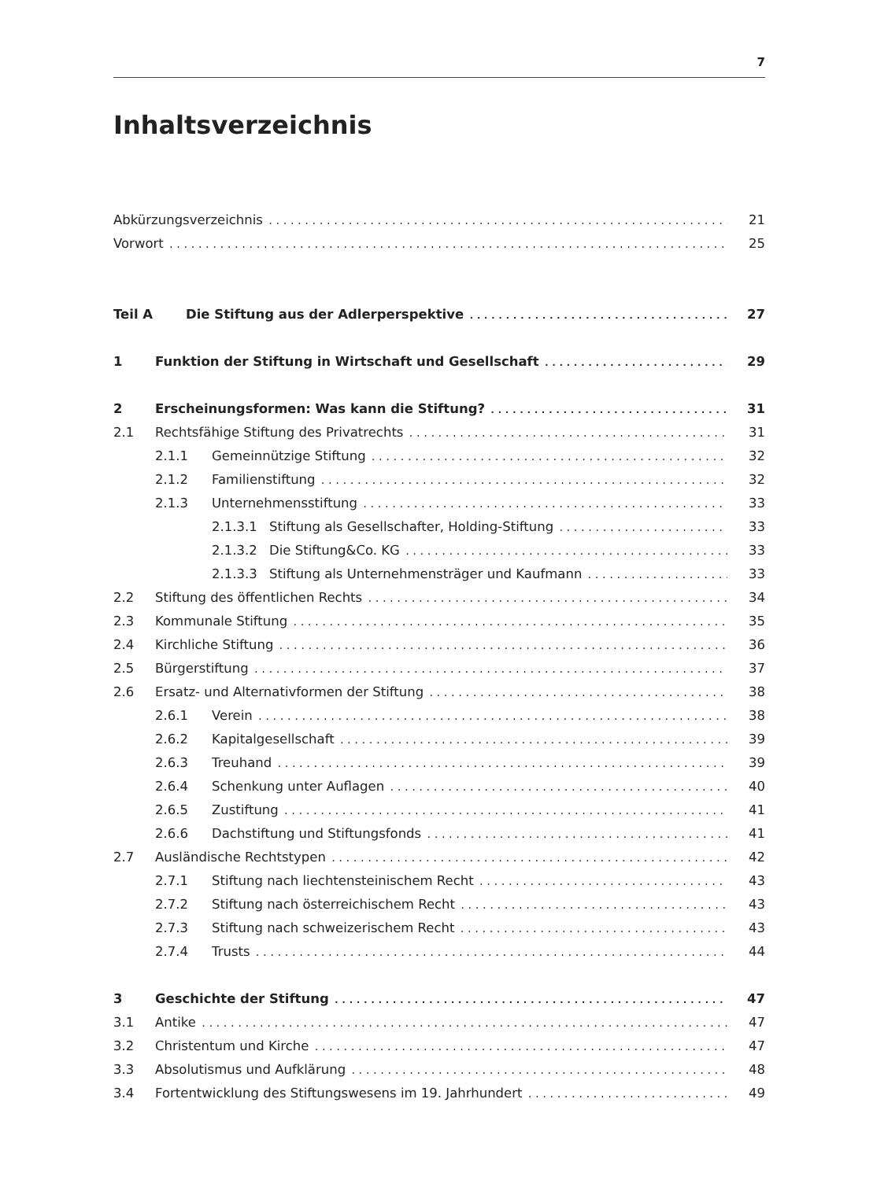7
Inhaltsverzeichnis
Abkürzungsverzeichnis 21
Vorwort 25
Teil A Die Stiftung aus der Adlerperspektive 27
1 Funktion der Stiftung in Wirtschaft und Gesellschaft 29
2 Erscheinungsformen: Was kann die Stiftung? 31
2.1 Rechtsfähige Stiftung des Privatrechts 31
2.1.1 Gemeinnützige Stiftung 32
2.1.2 Familienstiftung 32
2.1.3 Unternehmensstiftung 33
2.1.3.1 Stiftung als Gesellschafter, Holding-Stiftung 33
2.1.3.2 Die Stiftung&Co. KG 33
2.1.3.3 Stiftung als Unternehmensträger und Kaufmann 33
2.2 Stiftung des öffentlichen Rechts 34
2.3 Kommunale Stiftung 35
2.4 Kirchliche Stiftung 36
2.5 Bürgerstiftung 37
2.6 Ersatz- und Alternativformen der Stiftung 38
2.6.1 Verein 38
2.6.2 Kapitalgesellschaft 39
2.6.3 Treuhand 39
2.6.4 Schenkung unter Auflagen 40
2.6.5 Zustiftung 41
2.6.6 Dachstiftung und Stiftungsfonds 41
2.7 Ausländische Rechtstypen 42
2.7.1 Stiftung nach liechtensteinischem Recht 43
2.7.2 Stiftung nach österreichischem Recht 43
2.7.3 Stiftung nach schweizerischem Recht 43
2.7.4 Trusts 44
3 Geschichte der Stiftung 47
3.1 Antike 47
3.2 Christentum und Kirche 47
3.3 Absolutismus und Aufklärung 48
3.4 Fortentwicklung des Stiftungswesens im 19. Jahrhundert 49